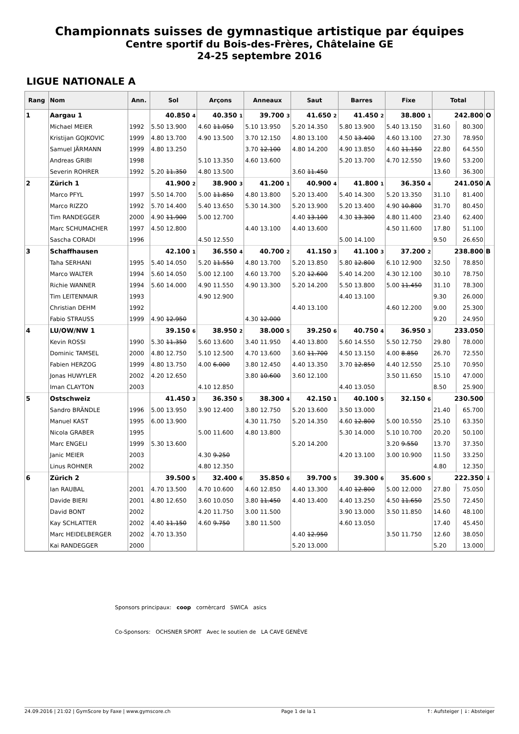Championnats suisses de gymnastique artistique par équipes
Centre sportif du Bois-des-Frères, Châtelaine GE
24-25 septembre 2016
LIGUE NATIONALE A
| Rang | Nom | Ann. | Sol | Arçons | Anneaux | Saut | Barres | Fixe | Total | | |
| --- | --- | --- | --- | --- | --- | --- | --- | --- | --- | --- | --- |
| 1 | Aargau 1 | | 40.850 4 | 40.350 1 | 39.700 3 | 41.650 2 | 41.450 2 | 38.800 1 | 242.800 | | O |
| | Michael MEIER | 1992 | 5.50 13.900 | 4.60 11.050 | 5.10 13.950 | 5.20 14.350 | 5.80 13.900 | 5.40 13.150 | 31.60 | 80.300 | |
| | Kristijan GOJKOVIC | 1999 | 4.80 13.700 | 4.90 13.500 | 3.70 12.150 | 4.80 13.100 | 4.50 13.400 | 4.60 13.100 | 27.30 | 78.950 | |
| | Samuel JÄRMANN | 1999 | 4.80 13.250 | | 3.70 12.100 | 4.80 14.200 | 4.90 13.850 | 4.60 11.150 | 22.80 | 64.550 | |
| | Andreas GRIBI | 1998 | | 5.10 13.350 | 4.60 13.600 | | 5.20 13.700 | 4.70 12.550 | 19.60 | 53.200 | |
| | Severin ROHRER | 1992 | 5.20 11.350 | 4.80 13.500 | | 3.60 11.450 | | | 13.60 | 36.300 | |
| 2 | Zürich 1 | | 41.900 2 | 38.900 3 | 41.200 1 | 40.900 4 | 41.800 1 | 36.350 4 | 241.050 | | A |
| | Marco PFYL | 1997 | 5.50 14.700 | 5.00 11.850 | 4.80 13.800 | 5.20 13.400 | 5.40 14.300 | 5.20 13.350 | 31.10 | 81.400 | |
| | Marco RIZZO | 1992 | 5.70 14.400 | 5.40 13.650 | 5.30 14.300 | 5.20 13.900 | 5.20 13.400 | 4.90 10.800 | 31.70 | 80.450 | |
| | Tim RANDEGGER | 2000 | 4.90 11.900 | 5.00 12.700 | | 4.40 13.100 | 4.30 13.300 | 4.80 11.400 | 23.40 | 62.400 | |
| | Marc SCHUMACHER | 1997 | 4.50 12.800 | | 4.40 13.100 | 4.40 13.600 | | 4.50 11.600 | 17.80 | 51.100 | |
| | Sascha CORADI | 1996 | | 4.50 12.550 | | | 5.00 14.100 | | 9.50 | 26.650 | |
| 3 | Schaffhausen | | 42.100 1 | 36.550 4 | 40.700 2 | 41.150 3 | 41.100 3 | 37.200 2 | 238.800 | | B |
| | Taha SERHANI | 1995 | 5.40 14.050 | 5.20 11.550 | 4.80 13.700 | 5.20 13.850 | 5.80 12.800 | 6.10 12.900 | 32.50 | 78.850 | |
| | Marco WALTER | 1994 | 5.60 14.050 | 5.00 12.100 | 4.60 13.700 | 5.20 12.600 | 5.40 14.200 | 4.30 12.100 | 30.10 | 78.750 | |
| | Richie WANNER | 1994 | 5.60 14.000 | 4.90 11.550 | 4.90 13.300 | 5.20 14.200 | 5.50 13.800 | 5.00 11.450 | 31.10 | 78.300 | |
| | Tim LEITENMAIR | 1993 | | 4.90 12.900 | | | 4.40 13.100 | | 9.30 | 26.000 | |
| | Christian DEHM | 1992 | | | | 4.40 13.100 | | 4.60 12.200 | 9.00 | 25.300 | |
| | Fabio STRAUSS | 1999 | 4.90 12.950 | | 4.30 12.000 | | | | 9.20 | 24.950 | |
| 4 | LU/OW/NW 1 | | 39.150 6 | 38.950 2 | 38.000 5 | 39.250 6 | 40.750 4 | 36.950 3 | 233.050 | | |
| | Kevin ROSSI | 1990 | 5.30 11.350 | 5.60 13.600 | 3.40 11.950 | 4.40 13.800 | 5.60 14.550 | 5.50 12.750 | 29.80 | 78.000 | |
| | Dominic TAMSEL | 2000 | 4.80 12.750 | 5.10 12.500 | 4.70 13.600 | 3.60 11.700 | 4.50 13.150 | 4.00 8.850 | 26.70 | 72.550 | |
| | Fabien HERZOG | 1999 | 4.80 13.750 | 4.00 6.000 | 3.80 12.450 | 4.40 13.350 | 3.70 12.850 | 4.40 12.550 | 25.10 | 70.950 | |
| | Jonas HUWYLER | 2002 | 4.20 12.650 | | 3.80 10.600 | 3.60 12.100 | | 3.50 11.650 | 15.10 | 47.000 | |
| | Iman CLAYTON | 2003 | | 4.10 12.850 | | | 4.40 13.050 | | 8.50 | 25.900 | |
| 5 | Ostschweiz | | 41.450 3 | 36.350 5 | 38.300 4 | 42.150 1 | 40.100 5 | 32.150 6 | 230.500 | | |
| | Sandro BRÄNDLE | 1996 | 5.00 13.950 | 3.90 12.400 | 3.80 12.750 | 5.20 13.600 | 3.50 13.000 | | 21.40 | 65.700 | |
| | Manuel KAST | 1995 | 6.00 13.900 | | 4.30 11.750 | 5.20 14.350 | 4.60 12.800 | 5.00 10.550 | 25.10 | 63.350 | |
| | Nicola GRABER | 1995 | | 5.00 11.600 | 4.80 13.800 | | 5.30 14.000 | 5.10 10.700 | 20.20 | 50.100 | |
| | Marc ENGELI | 1999 | 5.30 13.600 | | | 5.20 14.200 | | 3.20 9.550 | 13.70 | 37.350 | |
| | Janic MEIER | 2003 | | 4.30 9.250 | | | 4.20 13.100 | 3.00 10.900 | 11.50 | 33.250 | |
| | Linus ROHNER | 2002 | | 4.80 12.350 | | | | | 4.80 | 12.350 | |
| 6 | Zürich 2 | | 39.500 5 | 32.400 6 | 35.850 6 | 39.700 5 | 39.300 6 | 35.600 5 | 222.350 | | ↓ |
| | Ian RAUBAL | 2001 | 4.70 13.500 | 4.70 10.600 | 4.60 12.850 | 4.40 13.300 | 4.40 12.800 | 5.00 12.000 | 27.80 | 75.050 | |
| | Davide BIERI | 2001 | 4.80 12.650 | 3.60 10.050 | 3.80 11.450 | 4.40 13.400 | 4.40 13.250 | 4.50 11.650 | 25.50 | 72.450 | |
| | David BONT | 2002 | | 4.20 11.750 | 3.00 11.500 | | 3.90 13.000 | 3.50 11.850 | 14.60 | 48.100 | |
| | Kay SCHLATTER | 2002 | 4.40 11.150 | 4.60 9.750 | 3.80 11.500 | | 4.60 13.050 | | 17.40 | 45.450 | |
| | Marc HEIDELBERGER | 2002 | 4.70 13.350 | | | 4.40 12.950 | | 3.50 11.750 | 12.60 | 38.050 | |
| | Kai RANDEGGER | 2000 | | | | 5.20 13.000 | | | 5.20 | 13.000 | |
Sponsors principaux: coop cornèrcard SWICA asics
Co-Sponsors: OCHSNER SPORT Avec le soutien de LA CAVE GENÈVE
24.09.2016 | 21:02 | GymScore by Faxe | www.gymscore.ch Page 1 de la 1 ↑: Aufsteiger | ↓: Absteiger